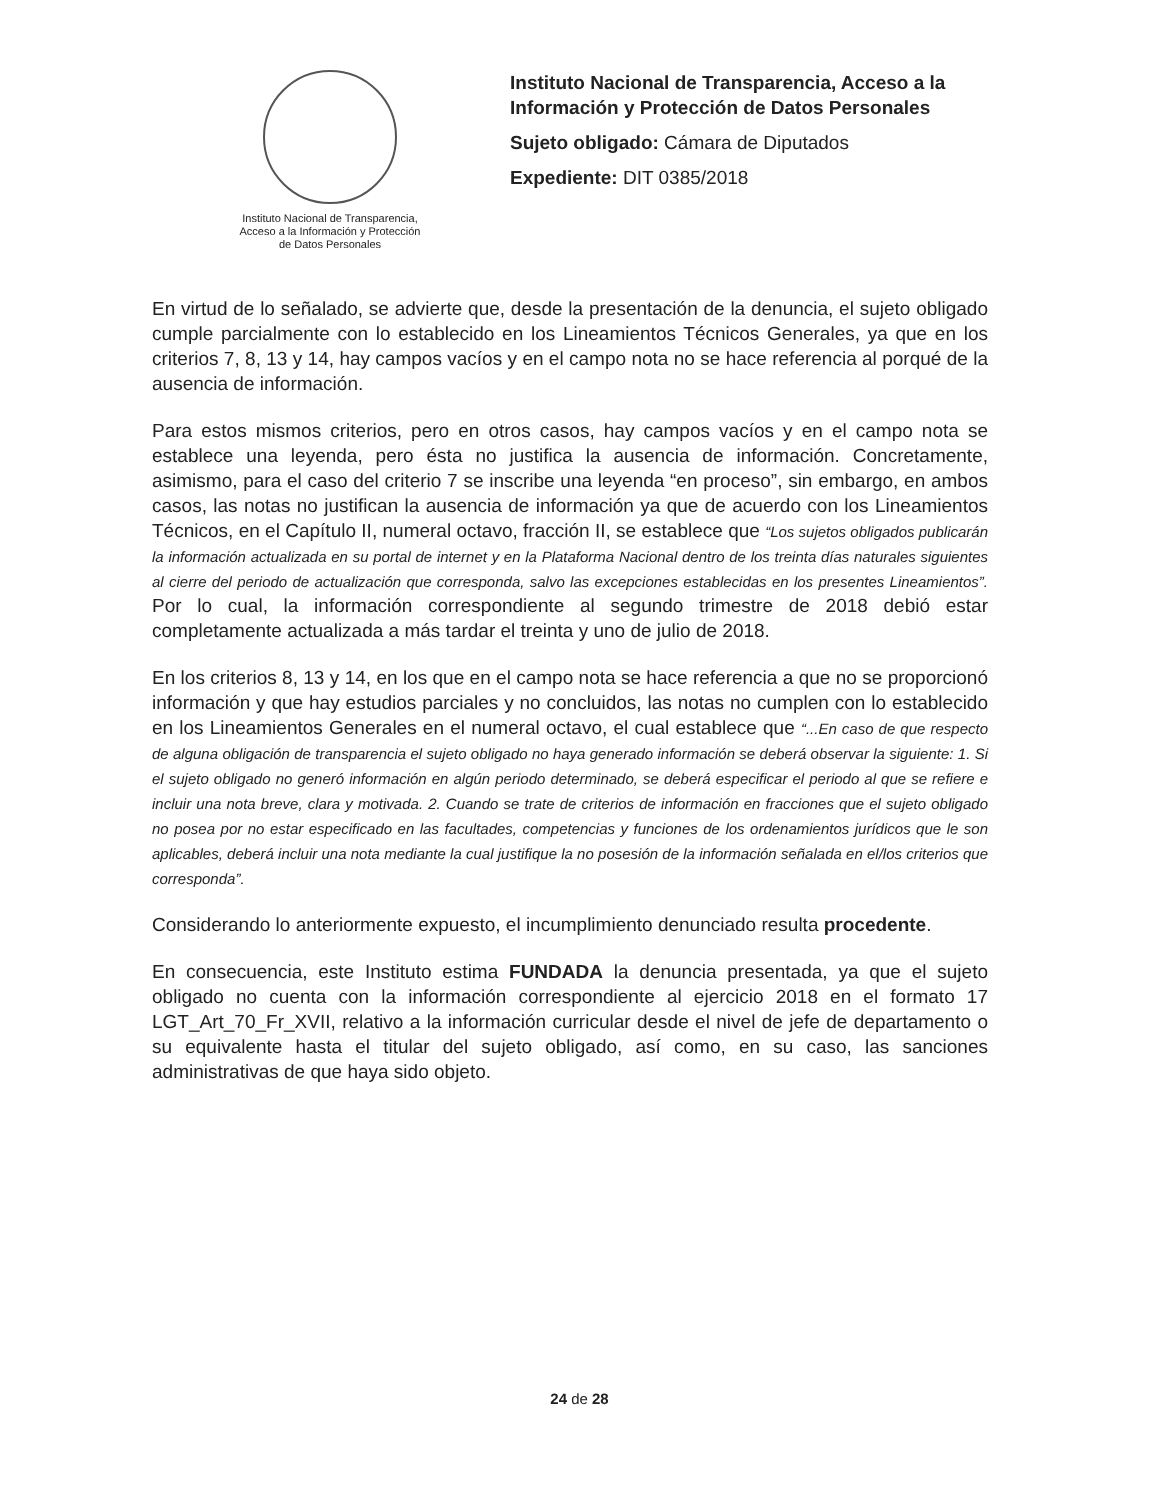Instituto Nacional de Transparencia,
Acceso a la Información y Protección
de Datos Personales
Instituto Nacional de Transparencia, Acceso a la Información y Protección de Datos Personales
Sujeto obligado: Cámara de Diputados
Expediente: DIT 0385/2018
En virtud de lo señalado, se advierte que, desde la presentación de la denuncia, el sujeto obligado cumple parcialmente con lo establecido en los Lineamientos Técnicos Generales, ya que en los criterios 7, 8, 13 y 14, hay campos vacíos y en el campo nota no se hace referencia al porqué de la ausencia de información.
Para estos mismos criterios, pero en otros casos, hay campos vacíos y en el campo nota se establece una leyenda, pero ésta no justifica la ausencia de información. Concretamente, asimismo, para el caso del criterio 7 se inscribe una leyenda “en proceso”, sin embargo, en ambos casos, las notas no justifican la ausencia de información ya que de acuerdo con los Lineamientos Técnicos, en el Capítulo II, numeral octavo, fracción II, se establece que “Los sujetos obligados publicarán la información actualizada en su portal de internet y en la Plataforma Nacional dentro de los treinta días naturales siguientes al cierre del periodo de actualización que corresponda, salvo las excepciones establecidas en los presentes Lineamientos”. Por lo cual, la información correspondiente al segundo trimestre de 2018 debió estar completamente actualizada a más tardar el treinta y uno de julio de 2018.
En los criterios 8, 13 y 14, en los que en el campo nota se hace referencia a que no se proporcionó información y que hay estudios parciales y no concluidos, las notas no cumplen con lo establecido en los Lineamientos Generales en el numeral octavo, el cual establece que “...En caso de que respecto de alguna obligación de transparencia el sujeto obligado no haya generado información se deberá observar la siguiente: 1. Si el sujeto obligado no generó información en algún periodo determinado, se deberá especificar el periodo al que se refiere e incluir una nota breve, clara y motivada. 2. Cuando se trate de criterios de información en fracciones que el sujeto obligado no posea por no estar especificado en las facultades, competencias y funciones de los ordenamientos jurídicos que le son aplicables, deberá incluir una nota mediante la cual justifique la no posesión de la información señalada en el/los criterios que corresponda”.
Considerando lo anteriormente expuesto, el incumplimiento denunciado resulta procedente.
En consecuencia, este Instituto estima FUNDADA la denuncia presentada, ya que el sujeto obligado no cuenta con la información correspondiente al ejercicio 2018 en el formato 17 LGT_Art_70_Fr_XVII, relativo a la información curricular desde el nivel de jefe de departamento o su equivalente hasta el titular del sujeto obligado, así como, en su caso, las sanciones administrativas de que haya sido objeto.
24 de 28